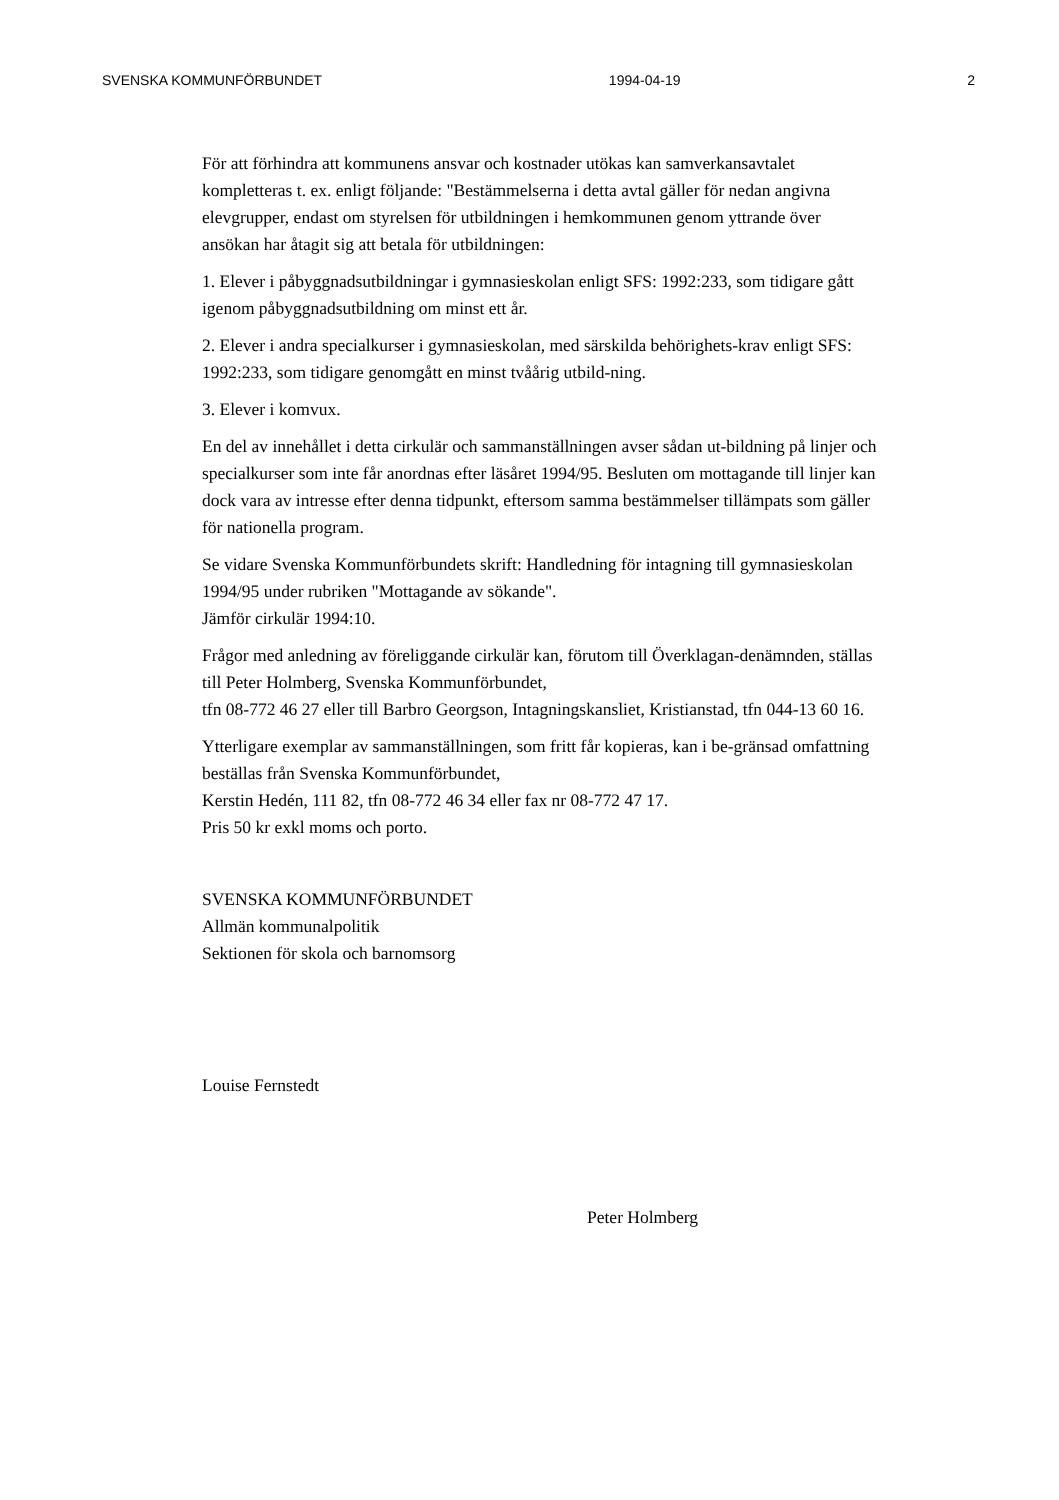SVENSKA KOMMUNFÖRBUNDET 1994-04-19 2
För att förhindra att kommunens ansvar och kostnader utökas kan samverkansavtalet kompletteras t. ex. enligt följande: "Bestämmelserna i detta avtal gäller för nedan angivna elevgrupper, endast om styrelsen för utbildningen i hemkommunen genom yttrande över ansökan har åtagit sig att betala för utbildningen:
1. Elever i påbyggnadsutbildningar i gymnasieskolan enligt SFS: 1992:233, som tidigare gått igenom påbyggnadsutbildning om minst ett år.
2. Elever i andra specialkurser i gymnasieskolan, med särskilda behörighets-krav enligt SFS: 1992:233, som tidigare genomgått en minst tvåårig utbild-ning.
3. Elever i komvux.
En del av innehållet i detta cirkulär och sammanställningen avser sådan ut-bildning på linjer och specialkurser som inte får anordnas efter läsåret 1994/95. Besluten om mottagande till linjer kan dock vara av intresse efter denna tidpunkt, eftersom samma bestämmelser tillämpats som gäller för nationella program.
Se vidare Svenska Kommunförbundets skrift: Handledning för intagning till gymnasieskolan 1994/95 under rubriken "Mottagande av sökande".
Jämför cirkulär 1994:10.
Frågor med anledning av föreliggande cirkulär kan, förutom till Överklagan-denämnden, ställas till Peter Holmberg, Svenska Kommunförbundet,
tfn 08-772 46 27 eller till Barbro Georgson, Intagningskansliet, Kristianstad, tfn 044-13 60 16.
Ytterligare exemplar av sammanställningen, som fritt får kopieras, kan i be-gränsad omfattning beställas från Svenska Kommunförbundet,
Kerstin Hedén, 111 82, tfn 08-772 46 34 eller fax nr 08-772 47 17.
Pris 50 kr exkl moms och porto.
SVENSKA KOMMUNFÖRBUNDET
Allmän kommunalpolitik
Sektionen för skola och barnomsorg
Louise Fernstedt
Peter Holmberg